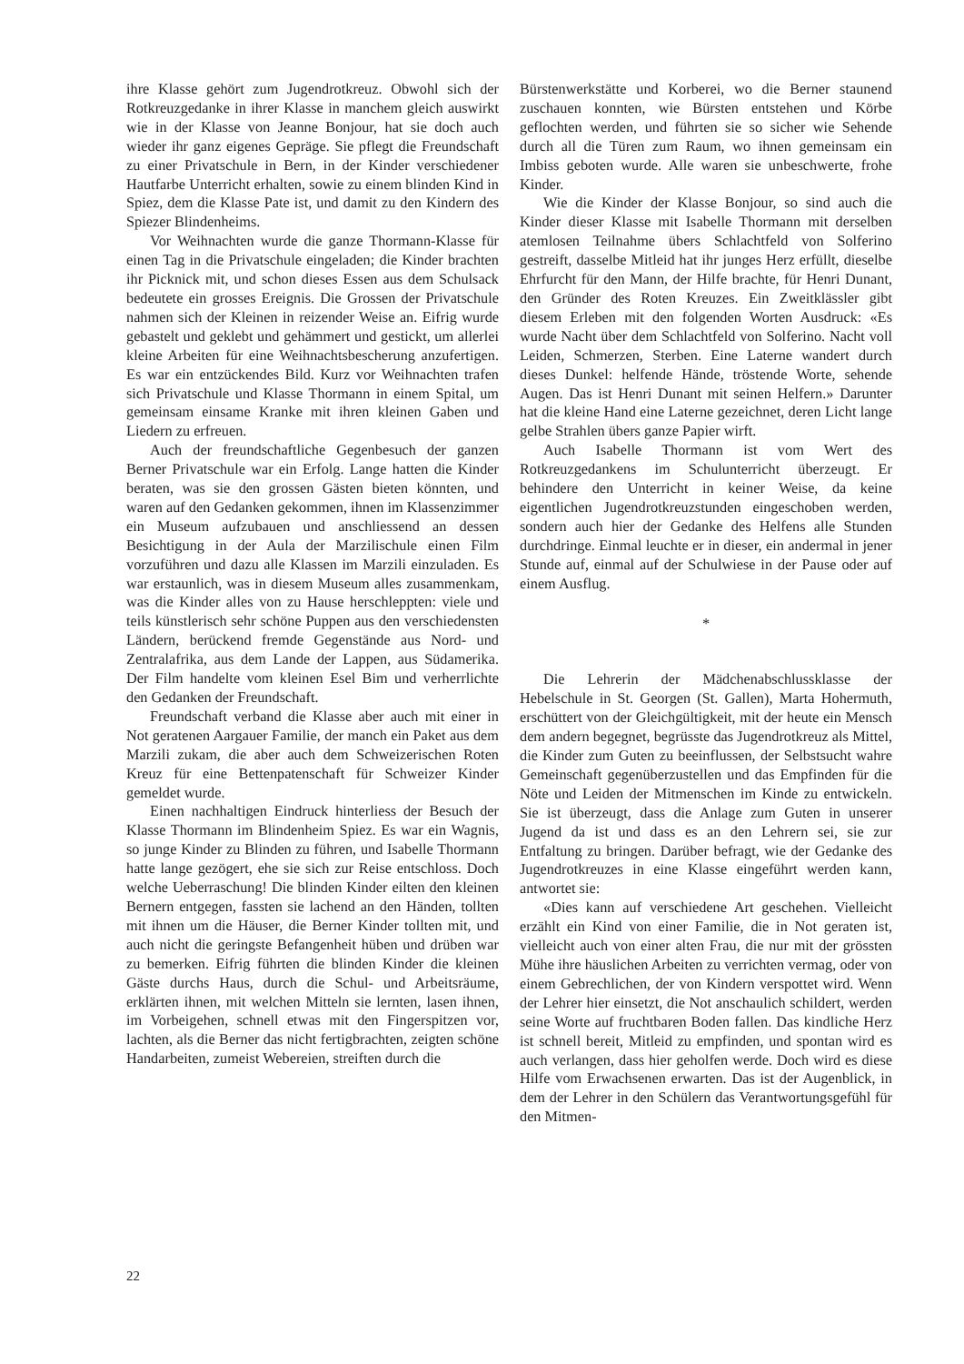ihre Klasse gehört zum Jugendrotkreuz. Obwohl sich der Rotkreuzgedanke in ihrer Klasse in manchem gleich auswirkt wie in der Klasse von Jeanne Bonjour, hat sie doch auch wieder ihr ganz eigenes Gepräge. Sie pflegt die Freundschaft zu einer Privatschule in Bern, in der Kinder verschiedener Hautfarbe Unterricht erhalten, sowie zu einem blinden Kind in Spiez, dem die Klasse Pate ist, und damit zu den Kindern des Spiezer Blindenheims.
Vor Weihnachten wurde die ganze Thormann-Klasse für einen Tag in die Privatschule eingeladen; die Kinder brachten ihr Picknick mit, und schon dieses Essen aus dem Schulsack bedeutete ein grosses Ereignis. Die Grossen der Privatschule nahmen sich der Kleinen in reizender Weise an. Eifrig wurde gebastelt und geklebt und gehämmert und gestickt, um allerlei kleine Arbeiten für eine Weihnachtsbescherung anzufertigen. Es war ein entzückendes Bild. Kurz vor Weihnachten trafen sich Privatschule und Klasse Thormann in einem Spital, um gemeinsam einsame Kranke mit ihren kleinen Gaben und Liedern zu erfreuen.
Auch der freundschaftliche Gegenbesuch der ganzen Berner Privatschule war ein Erfolg. Lange hatten die Kinder beraten, was sie den grossen Gästen bieten könnten, und waren auf den Gedanken gekommen, ihnen im Klassenzimmer ein Museum aufzubauen und anschliessend an dessen Besichtigung in der Aula der Marzilischule einen Film vorzuführen und dazu alle Klassen im Marzili einzuladen. Es war erstaunlich, was in diesem Museum alles zusammenkam, was die Kinder alles von zu Hause herschleppten: viele und teils künstlerisch sehr schöne Puppen aus den verschiedensten Ländern, berückend fremde Gegenstände aus Nord- und Zentralafrika, aus dem Lande der Lappen, aus Südamerika. Der Film handelte vom kleinen Esel Bim und verherrlichte den Gedanken der Freundschaft.
Freundschaft verband die Klasse aber auch mit einer in Not geratenen Aargauer Familie, der manch ein Paket aus dem Marzili zukam, die aber auch dem Schweizerischen Roten Kreuz für eine Bettenpatenschaft für Schweizer Kinder gemeldet wurde.
Einen nachhaltigen Eindruck hinterliess der Besuch der Klasse Thormann im Blindenheim Spiez. Es war ein Wagnis, so junge Kinder zu Blinden zu führen, und Isabelle Thormann hatte lange gezögert, ehe sie sich zur Reise entschloss. Doch welche Ueberraschung! Die blinden Kinder eilten den kleinen Bernern entgegen, fassten sie lachend an den Händen, tollten mit ihnen um die Häuser, die Berner Kinder tollten mit, und auch nicht die geringste Befangenheit hüben und drüben war zu bemerken. Eifrig führten die blinden Kinder die kleinen Gäste durchs Haus, durch die Schul- und Arbeitsräume, erklärten ihnen, mit welchen Mitteln sie lernten, lasen ihnen, im Vorbeigehen, schnell etwas mit den Fingerspitzen vor, lachten, als die Berner das nicht fertigbrachten, zeigten schöne Handarbeiten, zumeist Webereien, streiften durch die
Bürstenwerkstätte und Korberei, wo die Berner staunend zuschauen konnten, wie Bürsten entstehen und Körbe geflochten werden, und führten sie so sicher wie Sehende durch all die Türen zum Raum, wo ihnen gemeinsam ein Imbiss geboten wurde. Alle waren sie unbeschwerte, frohe Kinder.
Wie die Kinder der Klasse Bonjour, so sind auch die Kinder dieser Klasse mit Isabelle Thormann mit derselben atemlosen Teilnahme übers Schlachtfeld von Solferino gestreift, dasselbe Mitleid hat ihr junges Herz erfüllt, dieselbe Ehrfurcht für den Mann, der Hilfe brachte, für Henri Dunant, den Gründer des Roten Kreuzes. Ein Zweitklässler gibt diesem Erleben mit den folgenden Worten Ausdruck: «Es wurde Nacht über dem Schlachtfeld von Solferino. Nacht voll Leiden, Schmerzen, Sterben. Eine Laterne wandert durch dieses Dunkel: helfende Hände, tröstende Worte, sehende Augen. Das ist Henri Dunant mit seinen Helfern.» Darunter hat die kleine Hand eine Laterne gezeichnet, deren Licht lange gelbe Strahlen übers ganze Papier wirft.
Auch Isabelle Thormann ist vom Wert des Rotkreuzgedankens im Schulunterricht überzeugt. Er behindere den Unterricht in keiner Weise, da keine eigentlichen Jugendrotkreuzstunden eingeschoben werden, sondern auch hier der Gedanke des Helfens alle Stunden durchdringe. Einmal leuchte er in dieser, ein andermal in jener Stunde auf, einmal auf der Schulwiese in der Pause oder auf einem Ausflug.
*
Die Lehrerin der Mädchenabschlussklasse der Hebelschule in St. Georgen (St. Gallen), Marta Hohermuth, erschüttert von der Gleichgültigkeit, mit der heute ein Mensch dem andern begegnet, begrüsste das Jugendrotkreuz als Mittel, die Kinder zum Guten zu beeinflussen, der Selbstsucht wahre Gemeinschaft gegenüberzustellen und das Empfinden für die Nöte und Leiden der Mitmenschen im Kinde zu entwickeln. Sie ist überzeugt, dass die Anlage zum Guten in unserer Jugend da ist und dass es an den Lehrern sei, sie zur Entfaltung zu bringen. Darüber befragt, wie der Gedanke des Jugendrotkreuzes in eine Klasse eingeführt werden kann, antwortet sie:
«Dies kann auf verschiedene Art geschehen. Vielleicht erzählt ein Kind von einer Familie, die in Not geraten ist, vielleicht auch von einer alten Frau, die nur mit der grössten Mühe ihre häuslichen Arbeiten zu verrichten vermag, oder von einem Gebrechlichen, der von Kindern verspottet wird. Wenn der Lehrer hier einsetzt, die Not anschaulich schildert, werden seine Worte auf fruchtbaren Boden fallen. Das kindliche Herz ist schnell bereit, Mitleid zu empfinden, und spontan wird es auch verlangen, dass hier geholfen werde. Doch wird es diese Hilfe vom Erwachsenen erwarten. Das ist der Augenblick, in dem der Lehrer in den Schülern das Verantwortungsgefühl für den Mitmen-
22